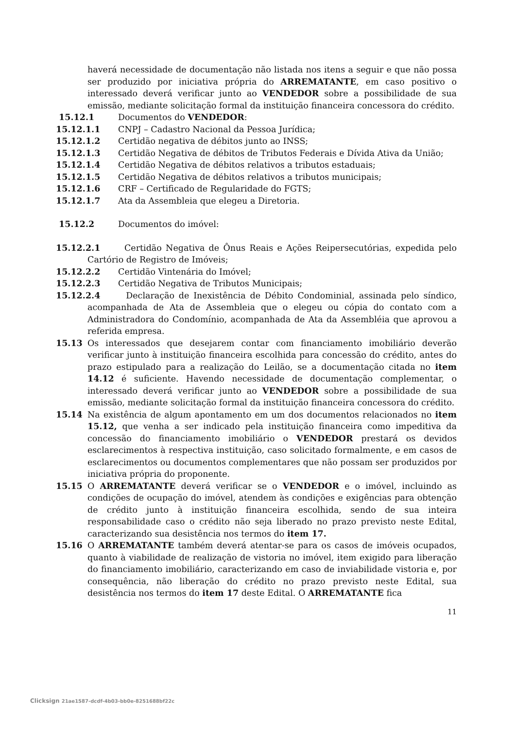haverá necessidade de documentação não listada nos itens a seguir e que não possa ser produzido por iniciativa própria do ARREMATANTE, em caso positivo o interessado deverá verificar junto ao VENDEDOR sobre a possibilidade de sua emissão, mediante solicitação formal da instituição financeira concessora do crédito.
15.12.1 Documentos do VENDEDOR:
15.12.1.1 CNPJ – Cadastro Nacional da Pessoa Jurídica;
15.12.1.2 Certidão negativa de débitos junto ao INSS;
15.12.1.3 Certidão Negativa de débitos de Tributos Federais e Dívida Ativa da União;
15.12.1.4 Certidão Negativa de débitos relativos a tributos estaduais;
15.12.1.5 Certidão Negativa de débitos relativos a tributos municipais;
15.12.1.6 CRF – Certificado de Regularidade do FGTS;
15.12.1.7 Ata da Assembleia que elegeu a Diretoria.
15.12.2 Documentos do imóvel:
15.12.2.1 Certidão Negativa de Ônus Reais e Ações Reipersecutórias, expedida pelo Cartório de Registro de Imóveis;
15.12.2.2 Certidão Vintenária do Imóvel;
15.12.2.3 Certidão Negativa de Tributos Municipais;
15.12.2.4 Declaração de Inexistência de Débito Condominial, assinada pelo síndico, acompanhada de Ata de Assembleia que o elegeu ou cópia do contato com a Administradora do Condomínio, acompanhada de Ata da Assembléia que aprovou a referida empresa.
15.13 Os interessados que desejarem contar com financiamento imobiliário deverão verificar junto à instituição financeira escolhida para concessão do crédito, antes do prazo estipulado para a realização do Leilão, se a documentação citada no item 14.12 é suficiente. Havendo necessidade de documentação complementar, o interessado deverá verificar junto ao VENDEDOR sobre a possibilidade de sua emissão, mediante solicitação formal da instituição financeira concessora do crédito.
15.14 Na existência de algum apontamento em um dos documentos relacionados no item 15.12, que venha a ser indicado pela instituição financeira como impeditiva da concessão do financiamento imobiliário o VENDEDOR prestará os devidos esclarecimentos à respectiva instituição, caso solicitado formalmente, e em casos de esclarecimentos ou documentos complementares que não possam ser produzidos por iniciativa própria do proponente.
15.15 O ARREMATANTE deverá verificar se o VENDEDOR e o imóvel, incluindo as condições de ocupação do imóvel, atendem às condições e exigências para obtenção de crédito junto à instituição financeira escolhida, sendo de sua inteira responsabilidade caso o crédito não seja liberado no prazo previsto neste Edital, caracterizando sua desistência nos termos do item 17.
15.16 O ARREMATANTE também deverá atentar-se para os casos de imóveis ocupados, quanto à viabilidade de realização de vistoria no imóvel, item exigido para liberação do financiamento imobiliário, caracterizando em caso de inviabilidade vistoria e, por consequência, não liberação do crédito no prazo previsto neste Edital, sua desistência nos termos do item 17 deste Edital. O ARREMATANTE fica
11
Clicksign 21ae1587-dcdf-4b03-bb0e-8251688bf22c